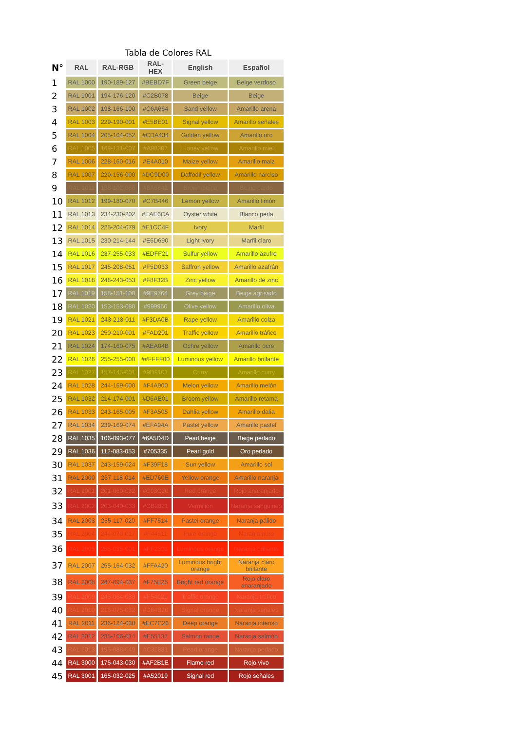Tabla de Colores RAL
| N° | RAL | RAL-RGB | RAL-HEX | English | Español |
| --- | --- | --- | --- | --- | --- |
| 1 | RAL 1000 | 190-189-127 | #BEBD7F | Green beige | Beige verdoso |
| 2 | RAL 1001 | 194-176-120 | #C2B078 | Beige | Beige |
| 3 | RAL 1002 | 198-166-100 | #C6A664 | Sand yellow | Amarillo arena |
| 4 | RAL 1003 | 229-190-001 | #E5BE01 | Signal yellow | Amarillo señales |
| 5 | RAL 1004 | 205-164-052 | #CDA434 | Golden yellow | Amarillo oro |
| 6 | RAL 1005 | 169-131-007 | #A98307 | Honey yellow | Amarillo miel |
| 7 | RAL 1006 | 228-160-016 | #E4A010 | Maize yellow | Amarillo maiz |
| 8 | RAL 1007 | 220-156-000 | #DC9D00 | Daffodil yellow | Amarillo narciso |
| 9 | RAL 1011 | 138-102-066 | #8A6642 | Brown beige | Beige pardo |
| 10 | RAL 1012 | 199-180-070 | #C7B446 | Lemon yellow | Amarillo limón |
| 11 | RAL 1013 | 234-230-202 | #EAE6CA | Oyster white | Blanco perla |
| 12 | RAL 1014 | 225-204-079 | #E1CC4F | Ivory | Marfil |
| 13 | RAL 1015 | 230-214-144 | #E6D690 | Light ivory | Marfil claro |
| 14 | RAL 1016 | 237-255-033 | #EDFF21 | Sulfur yellow | Amarillo azufre |
| 15 | RAL 1017 | 245-208-051 | #F5D033 | Saffron yellow | Amarillo azafrán |
| 16 | RAL 1018 | 248-243-053 | #F8F32B | Zinc yellow | Amarillo de zinc |
| 17 | RAL 1019 | 158-151-100 | #9E9764 | Grey beige | Beige agrisado |
| 18 | RAL 1020 | 153-153-080 | #999950 | Olive yellow | Amarillo oliva |
| 19 | RAL 1021 | 243-218-011 | #F3DA0B | Rape yellow | Amarillo colza |
| 20 | RAL 1023 | 250-210-001 | #FAD201 | Traffic yellow | Amarillo tráfico |
| 21 | RAL 1024 | 174-160-075 | #AEA04B | Ochre yellow | Amarillo ocre |
| 22 | RAL 1026 | 255-255-000 | ##FFFF00 | Luminous yellow | Amarillo brillante |
| 23 | RAL 1027 | 157-145-001 | #9D9101 | Curry | Amarillo curry |
| 24 | RAL 1028 | 244-169-000 | #F4A900 | Melon yellow | Amarillo melón |
| 25 | RAL 1032 | 214-174-001 | #D6AE01 | Broom yellow | Amarillo retama |
| 26 | RAL 1033 | 243-165-005 | #F3A505 | Dahlia yellow | Amarillo dalia |
| 27 | RAL 1034 | 239-169-074 | #EFA94A | Pastel yellow | Amarillo pastel |
| 28 | RAL 1035 | 106-093-077 | #6A5D4D | Pearl beige | Beige perlado |
| 29 | RAL 1036 | 112-083-053 | #705335 | Pearl gold | Oro perlado |
| 30 | RAL 1037 | 243-159-024 | #F39F18 | Sun yellow | Amarillo sol |
| 31 | RAL 2000 | 237-118-014 | #ED760E | Yellow orange | Amarillo naranja |
| 32 | RAL 2001 | 201-060-032 | #C93C20 | Red orange | Rojo anaranjado |
| 33 | RAL 2002 | 203-040-033 | #CB2821 | Vermilion | Naranja sanguineo |
| 34 | RAL 2003 | 255-117-020 | #FF7514 | Pastel orange | Naranja pálido |
| 35 | RAL 2004 | 244-070-017 | #F44611 | Pure orange | Naranja puro |
| 36 | RAL 2005 | 255-035-001 | #FF2301 | Luminous orange | Naranja brillante |
| 37 | RAL 2007 | 255-164-032 | #FFA420 | Luminous bright orange | Naranja claro brillante |
| 38 | RAL 2008 | 247-094-037 | #F75E25 | Bright red orange | Rojo claro anaranjado |
| 39 | RAL 2009 | 245-064-033 | #F54021 | Traffic orange | Naranja tráfico |
| 40 | RAL 2010 | 216-075-032 | #D84B20 | Signal orange | Naranja señales |
| 41 | RAL 2011 | 236-124-038 | #EC7C26 | Deep orange | Naranja intenso |
| 42 | RAL 2012 | 235-106-014 | #E55137 | Salmon range | Naranja salmón |
| 43 | RAL 2013 | 195-088-049 | #C35831 | Pearl orange | Naranja perlado |
| 44 | RAL 3000 | 175-043-030 | #AF2B1E | Flame red | Rojo vivo |
| 45 | RAL 3001 | 165-032-025 | #A52019 | Signal red | Rojo señales |